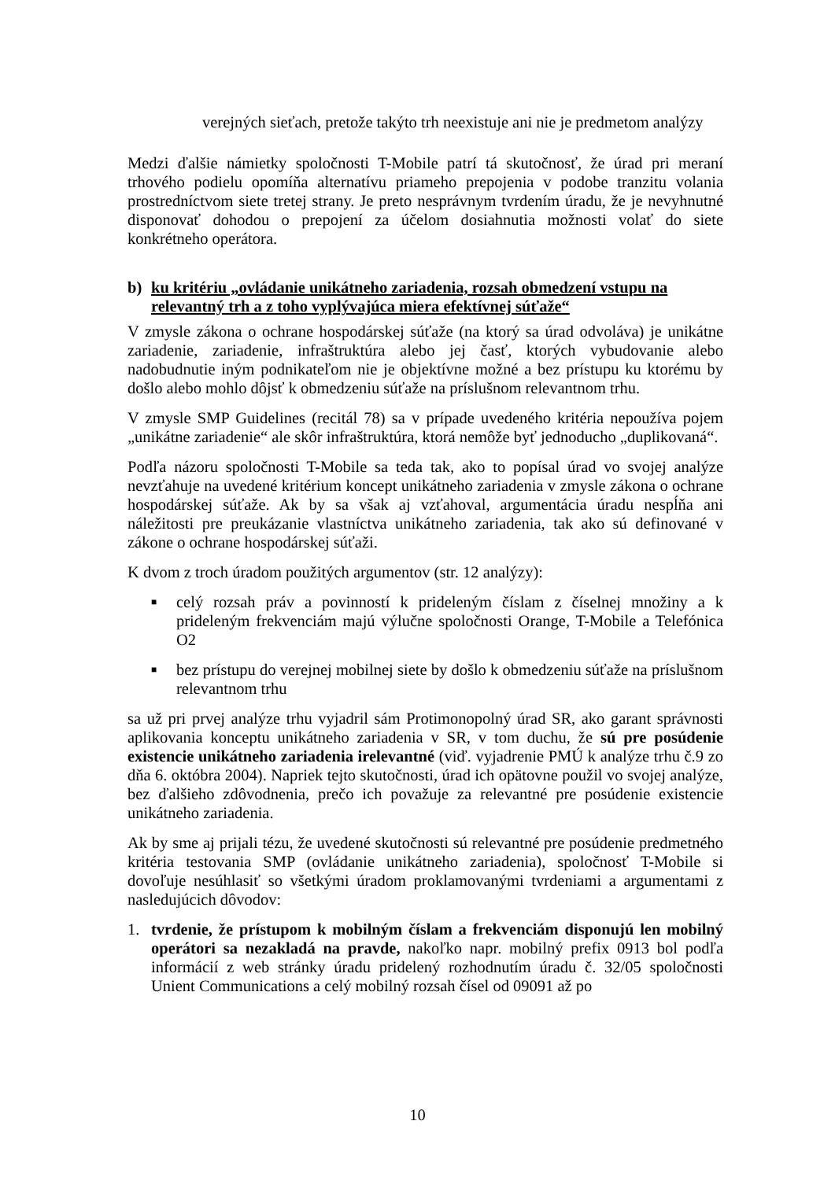verejných sieťach, pretože takýto trh neexistuje ani nie je predmetom analýzy
Medzi ďalšie námietky spoločnosti T-Mobile patrí tá skutočnosť, že úrad pri meraní trhového podielu opomíňa alternatívu priameho prepojenia v podobe tranzitu volania prostredníctvom siete tretej strany. Je preto nesprávnym tvrdením úradu, že je nevyhnutné disponovať dohodou o prepojení za účelom dosiahnutia možnosti volať do siete konkrétneho operátora.
b) ku kritériu „ovládanie unikátneho zariadenia, rozsah obmedzení vstupu na relevantný trh a z toho vyplývajúca miera efektívnej súťaže“
V zmysle zákona o ochrane hospodárskej súťaže (na ktorý sa úrad odvoláva) je unikátne zariadenie, zariadenie, infraštruktúra alebo jej časť, ktorých vybudovanie alebo nadobudnutie iným podnikateľom nie je objektívne možné a bez prístupu ku ktorému by došlo alebo mohlo dôjsť k obmedzeniu súťaže na príslušnom relevantnom trhu.
V zmysle SMP Guidelines (recitál 78) sa v prípade uvedeného kritéria nepoužíva pojem „unikátne zariadenie“ ale skôr infraštruktúra, ktorá nemôže byť jednoducho „duplikovaná“.
Podľa názoru spoločnosti T-Mobile sa teda tak, ako to popísal úrad vo svojej analýze nevzťahuje na uvedené kritérium koncept unikátneho zariadenia v zmysle zákona o ochrane hospodárskej súťaže. Ak by sa však aj vzťahoval, argumentácia úradu nespĺňa ani náležitosti pre preukázanie vlastníctva unikátneho zariadenia, tak ako sú definované v zákone o ochrane hospodárskej súťaži.
K dvom z troch úradom použitých argumentov (str. 12 analýzy):
■
celý rozsah práv a povinností k prideleným číslam z číselnej množiny a k prideleným frekvenciám majú výlučne spoločnosti Orange, T-Mobile a Telefónica O2
■
bez prístupu do verejnej mobilnej siete by došlo k obmedzeniu súťaže na príslušnom relevantnom trhu
sa už pri prvej analýze trhu vyjadril sám Protimonopolný úrad SR, ako garant správnosti aplikovania konceptu unikátneho zariadenia v SR, v tom duchu, že sú pre posúdenie existencie unikátneho zariadenia irelevantné (viď. vyjadrenie PMÚ k analýze trhu č.9 zo dňa 6. októbra 2004). Napriek tejto skutočnosti, úrad ich opätovne použil vo svojej analýze, bez ďalšieho zdôvodnenia, prečo ich považuje za relevantné pre posúdenie existencie unikátneho zariadenia.
Ak by sme aj prijali tézu, že uvedené skutočnosti sú relevantné pre posúdenie predmetného kritéria testovania SMP (ovládanie unikátneho zariadenia), spoločnosť T-Mobile si dovoľuje nesúhlasiť so všetkými úradom proklamovanými tvrdeniami a argumentami z nasledujúcich dôvodov:
1. tvrdenie, že prístupom k mobilným číslam a frekvenciám disponujú len mobilný operátori sa nezakladá na pravde, nakoľko napr. mobilný prefix 0913 bol podľa informácií z web stránky úradu pridelený rozhodnutím úradu č. 32/05 spoločnosti Unient Communications a celý mobilný rozsah čísel od 09091 až po
10